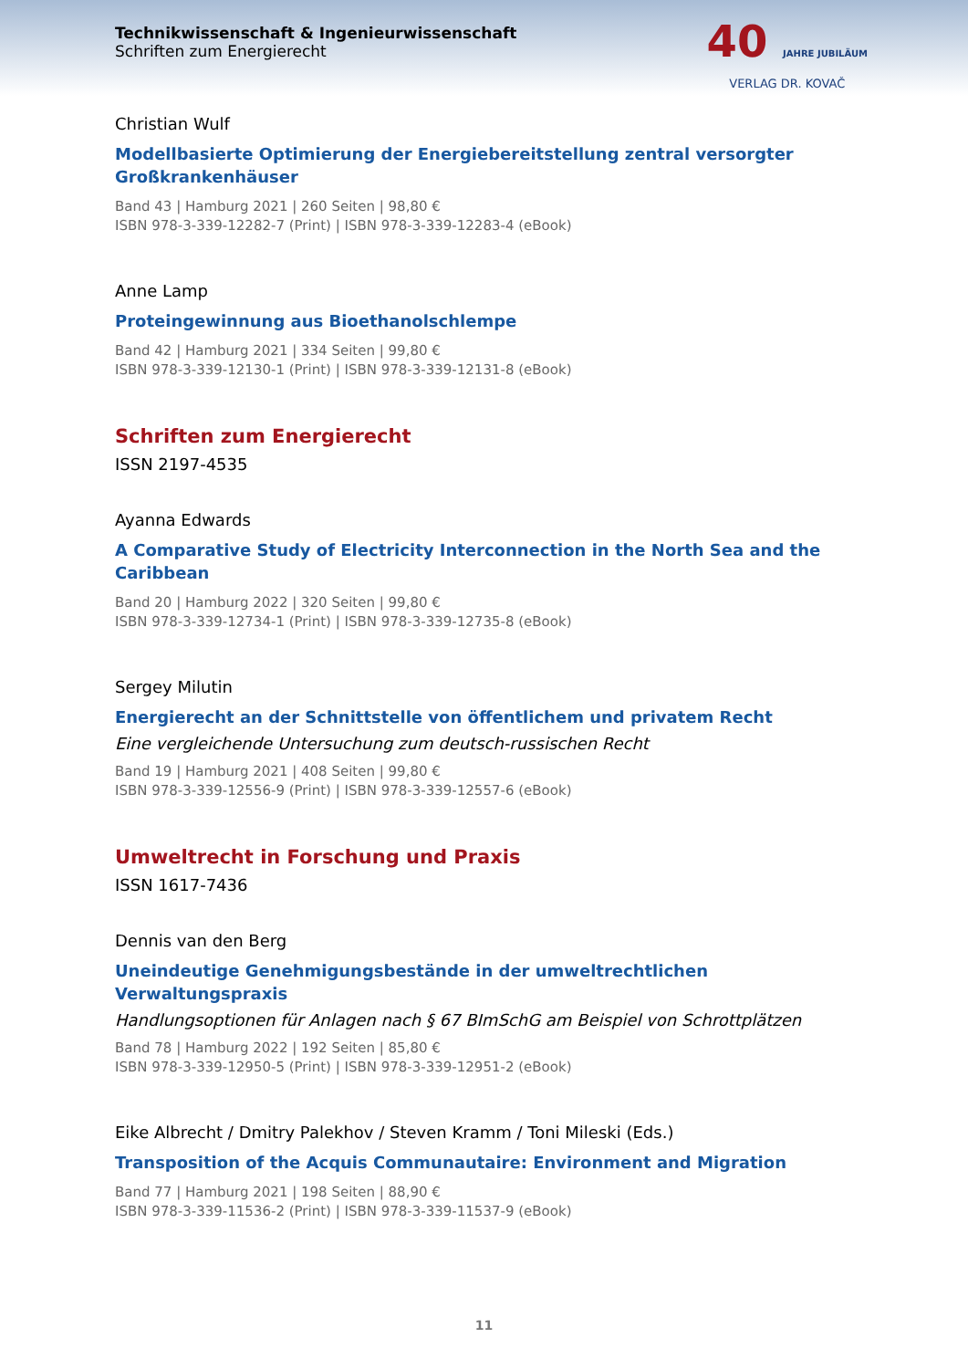Technikwissenschaft & Ingenieurwissenschaft
Schriften zum Energierecht
40 JAHRE JUBILÄUM
VERLAG DR. KOVAČ
Christian Wulf
Modellbasierte Optimierung der Energiebereitstellung zentral versorgter Großkrankenhäuser
Band 43 | Hamburg 2021 | 260 Seiten | 98,80 €
ISBN 978-3-339-12282-7 (Print) | ISBN 978-3-339-12283-4 (eBook)
Anne Lamp
Proteingewinnung aus Bioethanolschlempe
Band 42 | Hamburg 2021 | 334 Seiten | 99,80 €
ISBN 978-3-339-12130-1 (Print) | ISBN 978-3-339-12131-8 (eBook)
Schriften zum Energierecht
ISSN 2197-4535
Ayanna Edwards
A Comparative Study of Electricity Interconnection in the North Sea and the Caribbean
Band 20 | Hamburg 2022 | 320 Seiten | 99,80 €
ISBN 978-3-339-12734-1 (Print) | ISBN 978-3-339-12735-8 (eBook)
Sergey Milutin
Energierecht an der Schnittstelle von öffentlichem und privatem Recht
Eine vergleichende Untersuchung zum deutsch-russischen Recht
Band 19 | Hamburg 2021 | 408 Seiten | 99,80 €
ISBN 978-3-339-12556-9 (Print) | ISBN 978-3-339-12557-6 (eBook)
Umweltrecht in Forschung und Praxis
ISSN 1617-7436
Dennis van den Berg
Uneindeutige Genehmigungsbestände in der umweltrechtlichen Verwaltungspraxis
Handlungsoptionen für Anlagen nach § 67 BImSchG am Beispiel von Schrottplätzen
Band 78 | Hamburg 2022 | 192 Seiten | 85,80 €
ISBN 978-3-339-12950-5 (Print) | ISBN 978-3-339-12951-2 (eBook)
Eike Albrecht / Dmitry Palekhov / Steven Kramm / Toni Mileski (Eds.)
Transposition of the Acquis Communautaire: Environment and Migration
Band 77 | Hamburg 2021 | 198 Seiten | 88,90 €
ISBN 978-3-339-11536-2 (Print) | ISBN 978-3-339-11537-9 (eBook)
11